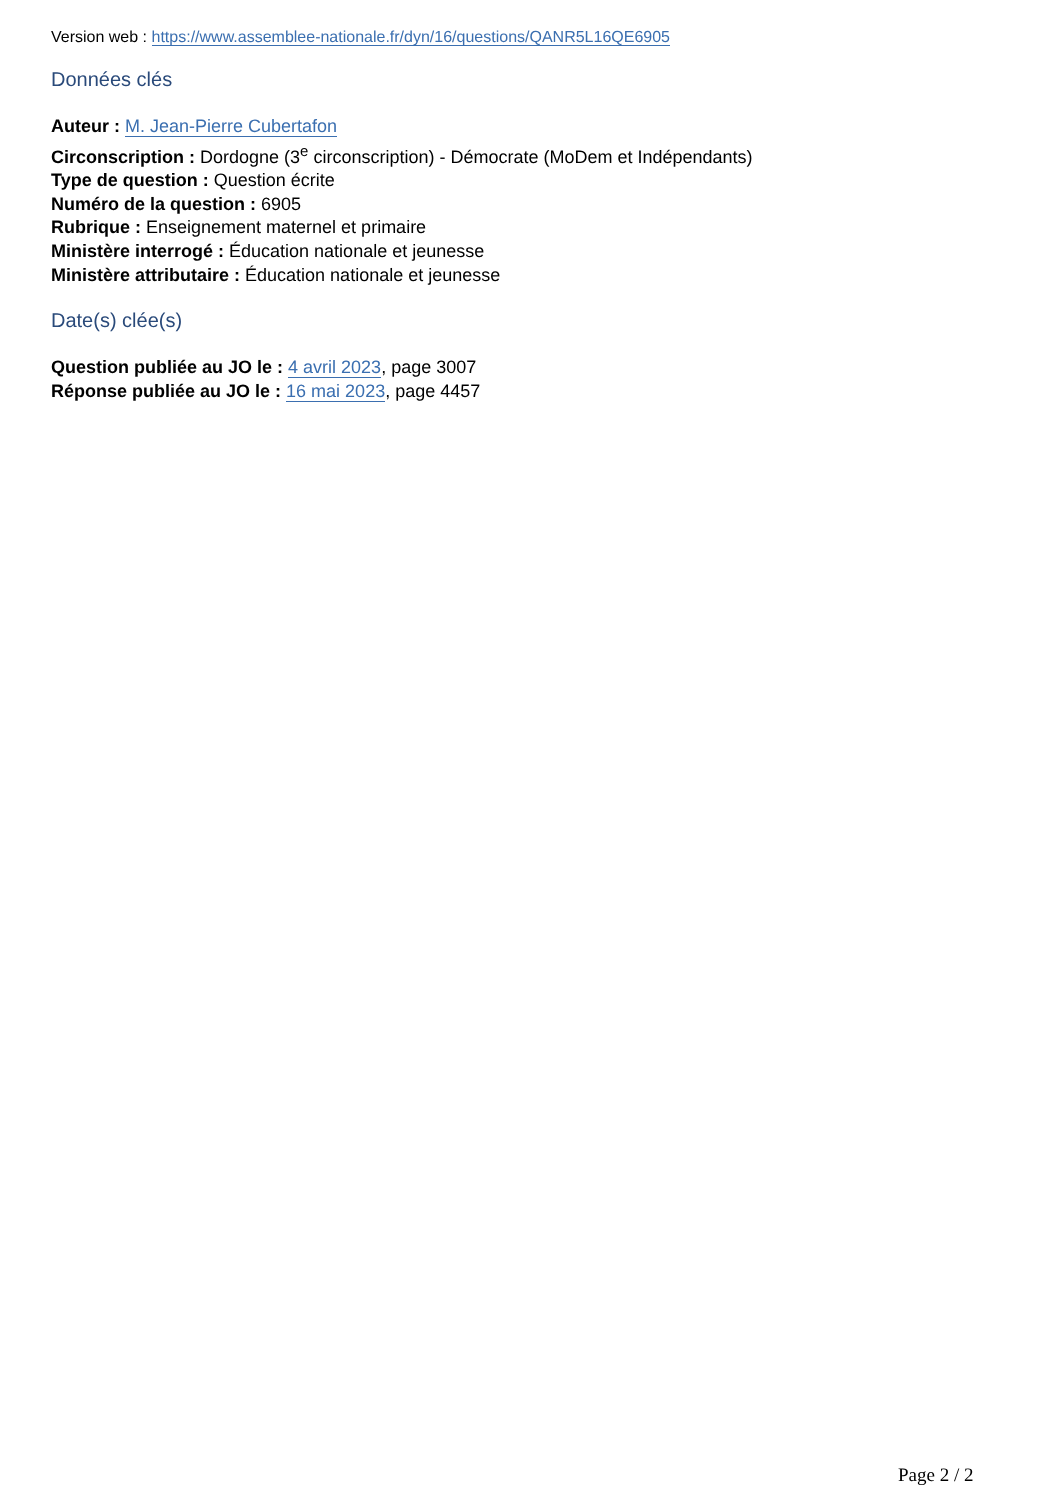Version web : https://www.assemblee-nationale.fr/dyn/16/questions/QANR5L16QE6905
Données clés
Auteur : M. Jean-Pierre Cubertafon
Circonscription : Dordogne (3<sup>e</sup> circonscription) - Démocrate (MoDem et Indépendants)
Type de question : Question écrite
Numéro de la question : 6905
Rubrique : Enseignement maternel et primaire
Ministère interrogé : Éducation nationale et jeunesse
Ministère attributaire : Éducation nationale et jeunesse
Date(s) clée(s)
Question publiée au JO le : 4 avril 2023, page 3007
Réponse publiée au JO le : 16 mai 2023, page 4457
Page 2 / 2